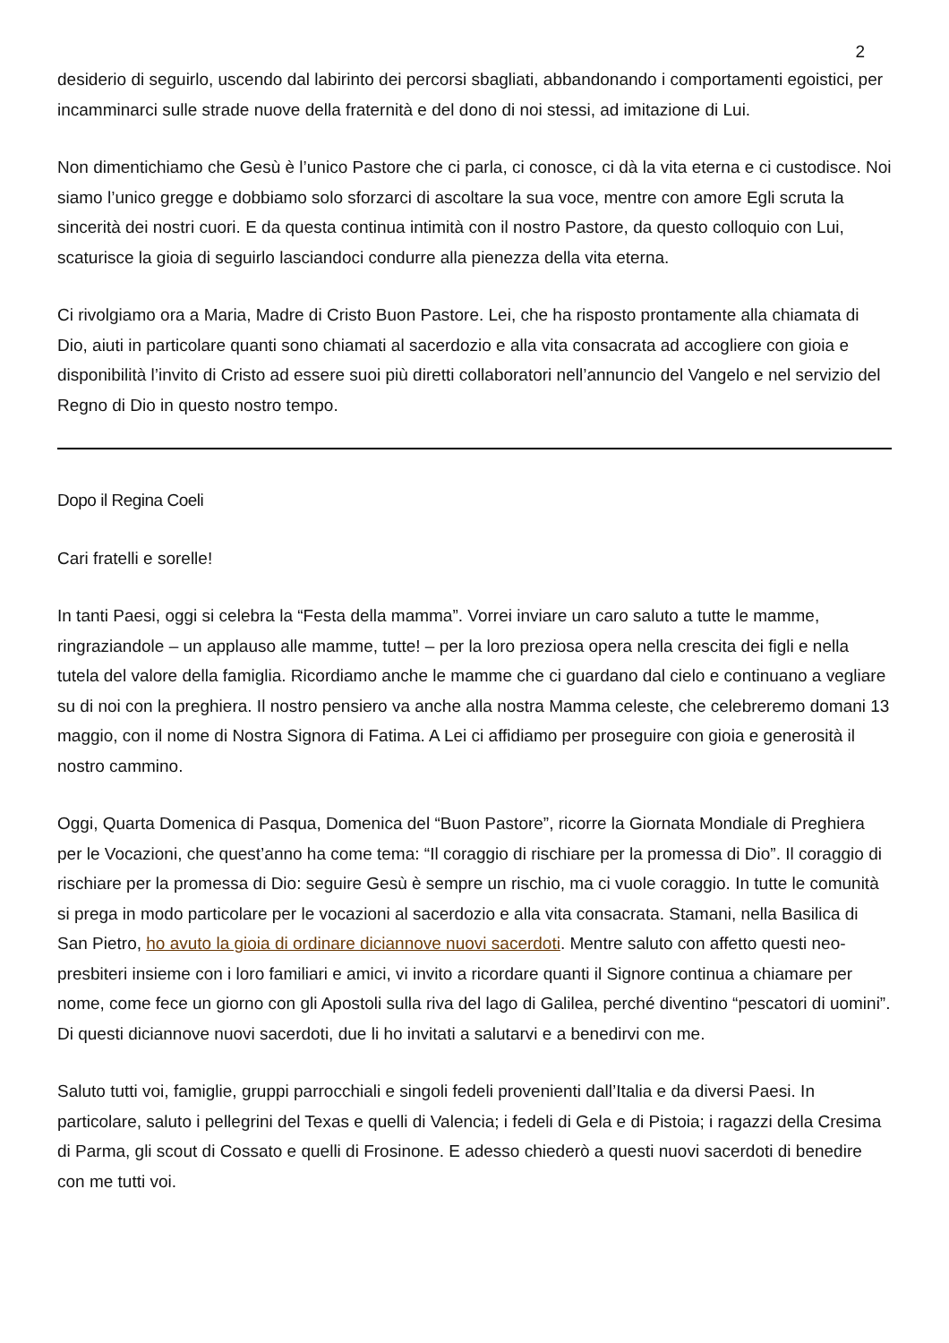2
desiderio di seguirlo, uscendo dal labirinto dei percorsi sbagliati, abbandonando i comportamenti egoistici, per incamminarci sulle strade nuove della fraternità e del dono di noi stessi, ad imitazione di Lui.
Non dimentichiamo che Gesù è l’unico Pastore che ci parla, ci conosce, ci dà la vita eterna e ci custodisce. Noi siamo l’unico gregge e dobbiamo solo sforzarci di ascoltare la sua voce, mentre con amore Egli scruta la sincerità dei nostri cuori. E da questa continua intimità con il nostro Pastore, da questo colloquio con Lui, scaturisce la gioia di seguirlo lasciandoci condurre alla pienezza della vita eterna.
Ci rivolgiamo ora a Maria, Madre di Cristo Buon Pastore. Lei, che ha risposto prontamente alla chiamata di Dio, aiuti in particolare quanti sono chiamati al sacerdozio e alla vita consacrata ad accogliere con gioia e disponibilità l’invito di Cristo ad essere suoi più diretti collaboratori nell’annuncio del Vangelo e nel servizio del Regno di Dio in questo nostro tempo.
Dopo il Regina Coeli
Cari fratelli e sorelle!
In tanti Paesi, oggi si celebra la “Festa della mamma”. Vorrei inviare un caro saluto a tutte le mamme, ringraziandole – un applauso alle mamme, tutte! – per la loro preziosa opera nella crescita dei figli e nella tutela del valore della famiglia. Ricordiamo anche le mamme che ci guardano dal cielo e continuano a vegliare su di noi con la preghiera. Il nostro pensiero va anche alla nostra Mamma celeste, che celebreremo domani 13 maggio, con il nome di Nostra Signora di Fatima. A Lei ci affidiamo per proseguire con gioia e generosità il nostro cammino.
Oggi, Quarta Domenica di Pasqua, Domenica del “Buon Pastore”, ricorre la Giornata Mondiale di Preghiera per le Vocazioni, che quest’anno ha come tema: “Il coraggio di rischiare per la promessa di Dio”. Il coraggio di rischiare per la promessa di Dio: seguire Gesù è sempre un rischio, ma ci vuole coraggio. In tutte le comunità si prega in modo particolare per le vocazioni al sacerdozio e alla vita consacrata. Stamani, nella Basilica di San Pietro, ho avuto la gioia di ordinare diciannove nuovi sacerdoti. Mentre saluto con affetto questi neo-presbiteri insieme con i loro familiari e amici, vi invito a ricordare quanti il Signore continua a chiamare per nome, come fece un giorno con gli Apostoli sulla riva del lago di Galilea, perché diventino “pescatori di uomini”. Di questi diciannove nuovi sacerdoti, due li ho invitati a salutarvi e a benedirvi con me.
Saluto tutti voi, famiglie, gruppi parrocchiali e singoli fedeli provenienti dall’Italia e da diversi Paesi. In particolare, saluto i pellegrini del Texas e quelli di Valencia; i fedeli di Gela e di Pistoia; i ragazzi della Cresima di Parma, gli scout di Cossato e quelli di Frosinone. E adesso chiederò a questi nuovi sacerdoti di benedire con me tutti voi.